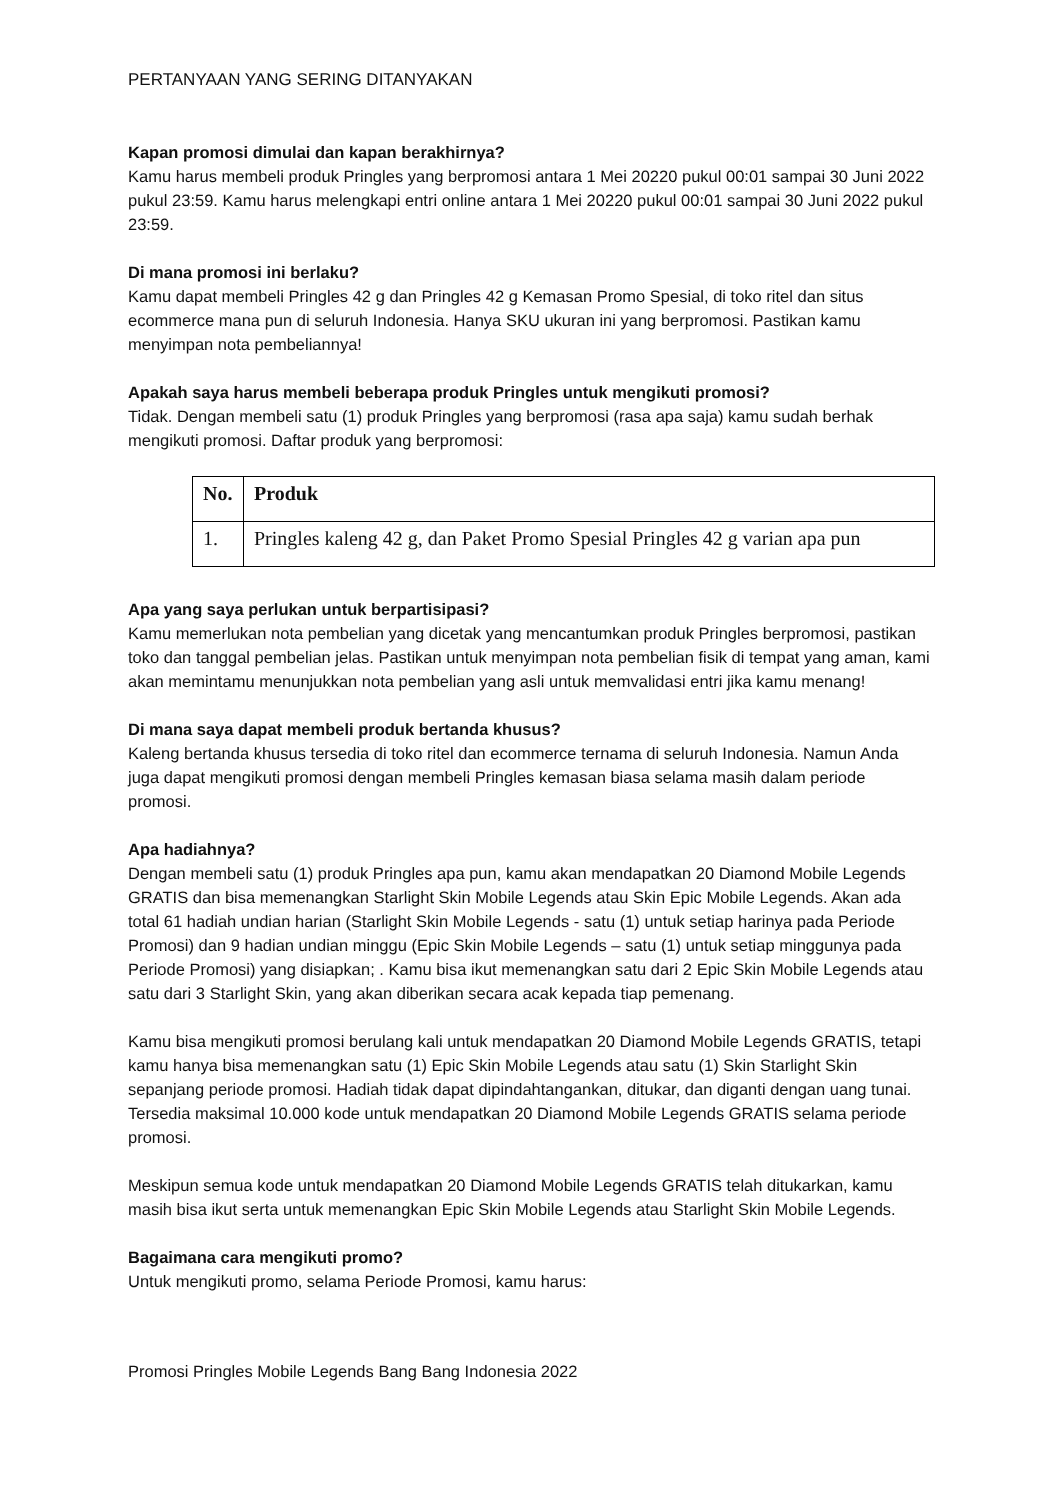PERTANYAAN YANG SERING DITANYAKAN
Kapan promosi dimulai dan kapan berakhirnya?
Kamu harus membeli produk Pringles yang berpromosi antara 1 Mei 20220 pukul 00:01 sampai 30 Juni 2022 pukul 23:59. Kamu harus melengkapi entri online antara 1 Mei 20220 pukul 00:01 sampai 30 Juni 2022 pukul 23:59.
Di mana promosi ini berlaku?
Kamu dapat membeli Pringles 42 g dan Pringles 42 g Kemasan Promo Spesial, di toko ritel dan situs ecommerce mana pun di seluruh Indonesia. Hanya SKU ukuran ini yang berpromosi. Pastikan kamu menyimpan nota pembeliannya!
Apakah saya harus membeli beberapa produk Pringles untuk mengikuti promosi?
Tidak. Dengan membeli satu (1) produk Pringles yang berpromosi (rasa apa saja) kamu sudah berhak mengikuti promosi. Daftar produk yang berpromosi:
| No. | Produk |
| --- | --- |
| 1. | Pringles kaleng 42 g, dan Paket Promo Spesial Pringles 42 g varian apa pun |
Apa yang saya perlukan untuk berpartisipasi?
Kamu memerlukan nota pembelian yang dicetak yang mencantumkan produk Pringles berpromosi, pastikan toko dan tanggal pembelian jelas. Pastikan untuk menyimpan nota pembelian fisik di tempat yang aman, kami akan memintamu menunjukkan nota pembelian yang asli untuk memvalidasi entri jika kamu menang!
Di mana saya dapat membeli produk bertanda khusus?
Kaleng bertanda khusus tersedia di toko ritel dan ecommerce ternama di seluruh Indonesia. Namun Anda juga dapat mengikuti promosi dengan membeli Pringles kemasan biasa selama masih dalam periode promosi.
Apa hadiahnya?
Dengan membeli satu (1) produk Pringles apa pun, kamu akan mendapatkan 20 Diamond Mobile Legends GRATIS dan bisa memenangkan Starlight Skin Mobile Legends atau Skin Epic Mobile Legends. Akan ada total 61 hadiah undian harian (Starlight Skin Mobile Legends - satu (1) untuk setiap harinya pada Periode Promosi) dan 9 hadian undian minggu (Epic Skin Mobile Legends – satu (1) untuk setiap minggunya pada Periode Promosi) yang disiapkan; . Kamu bisa ikut memenangkan satu dari 2 Epic Skin Mobile Legends atau satu dari 3 Starlight Skin, yang akan diberikan secara acak kepada tiap pemenang.
Kamu bisa mengikuti promosi berulang kali untuk mendapatkan 20 Diamond Mobile Legends GRATIS, tetapi kamu hanya bisa memenangkan satu (1) Epic Skin Mobile Legends atau satu (1) Skin Starlight Skin sepanjang periode promosi. Hadiah tidak dapat dipindahtangankan, ditukar, dan diganti dengan uang tunai.
Tersedia maksimal 10.000 kode untuk mendapatkan 20 Diamond Mobile Legends GRATIS selama periode promosi.
Meskipun semua kode untuk mendapatkan 20 Diamond Mobile Legends GRATIS telah ditukarkan, kamu masih bisa ikut serta untuk memenangkan Epic Skin Mobile Legends atau Starlight Skin Mobile Legends.
Bagaimana cara mengikuti promo?
Untuk mengikuti promo, selama Periode Promosi, kamu harus:
Promosi Pringles Mobile Legends Bang Bang Indonesia 2022